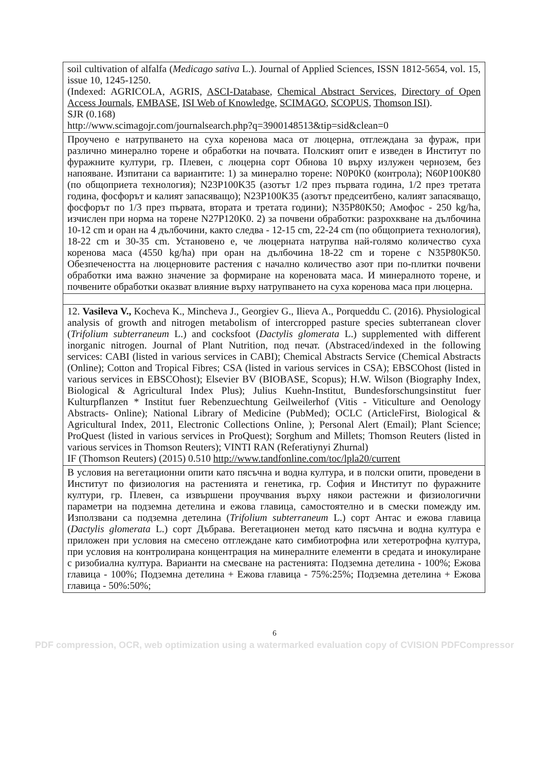| soil cultivation of alfalfa ( Medicago sativa L.). Journal of Applied Sciences, ISSN 1812-5654, vol. 15, issue 10, 1245-1250. (Indexed: AGRICOLA, AGRIS, ASCI-Database , Chemical Abstract Services , Directory of Open Access Journals , EMBASE , ISI Web of Knowledge , SCIMAGO , SCOPUS , Thomson ISI ). SJR (0.168) http://www.scimagojr.com/journalsearch.php?q=3900148513&tip=sid&clean=0 |
| Проучено е натрупването на суха коренова маса от люцерна, отглеждана за фураж, при различно минерално торене и обработки на почвата. Полският опит е изведен в Институт по фуражните култури, гр. Плевен, с люцерна сорт Обнова 10 върху излужен чернозем, без напояване. Изпитани са вариантите: 1) за минерално торене: N0P0K0 (контрола); N60P100K80 (по общоприета технология); N23P100K35 (азотът 1/2 през първата година, 1/2 през третата година, фосфорът и калият запасяващо); N23P100K35 (азотът предсеитбено, калият запасяващо, фосфорът по 1/3 през първата, втората и третата години); N35P80K50; Амофос - 250 kg/ha, изчислен при норма на торене N27P120K0. 2) за почвени обработки: разрохкване на дълбочина 10-12 cm и оран на 4 дълбочини, както следва - 12-15 cm, 22-24 cm (по общоприета технология), 18-22 cm и 30-35 cm. Установено е, че люцерната натрупва най-голямо количество суха коренова маса (4550 kg/ha) при оран на дълбочина 18-22 cm и торене с N35P80K50. Обезпечеността на люцерновите растения с начално количество азот при по-плитки почвени обработки има важно значение за формиране на кореновата маса. И минералното торене, и почвените обработки оказват влияние върху натрупването на суха коренова маса при люцерна. |
| 12. Vasileva V., Kocheva K., Mincheva J., Georgiev G., Ilieva A., Porqueddu C. (2016). Physiological analysis of growth and nitrogen metabolism of intercropped pasture species subterranean clover ( Trifolium subterraneum L.) and cocksfoot ( Dactylis glomerata L.) supplemented with different inorganic nitrogen. Journal of Plant Nutrition, под печат. (Abstraced/indexed in the following services: CABI (listed in various services in CABI); Chemical Abstracts Service (Chemical Abstracts (Online); Cotton and Tropical Fibres; CSA (listed in various services in CSA); EBSCOhost (listed in various services in EBSCOhost); Elsevier BV (BIOBASE, Scopus); H.W. Wilson (Biography Index, Biological & Agricultural Index Plus); Julius Kuehn-Institut, Bundesforschungsinstitut fuer Kulturpflanzen * Institut fuer Rebenzuechtung Geilweilerhof (Vitis - Viticulture and Oenology Abstracts- Online); National Library of Medicine (PubMed); OCLC (ArticleFirst, Biological & Agricultural Index, 2011, Electronic Collections Online, ); Personal Alert (Email); Plant Science; ProQuest (listed in various services in ProQuest); Sorghum and Millets; Thomson Reuters (listed in various services in Thomson Reuters); VINTI RAN (Referatiynyi Zhurnal) IF (Thomson Reuters) (2015) 0.510 http://www.tandfonline.com/toc/lpla20/current |
| В условия на вегетационни опити като пясъчна и водна култура, и в полски опити, проведени в Институт по физиология на растенията и генетика, гр. София и Институт по фуражните култури, гр. Плевен, са извършени проучвания върху някои растежни и физиологични параметри на подземна детелина и ежова главица, самостоятелно и в смески помежду им. Използвани са подземна детелина ( Trifolium subterraneum L.) сорт Антас и ежова главица ( Dactylis glomerata L.) сорт Дъбрава. Вегетационен метод като пясъчна и водна култура е приложен при условия на смесено отглеждане като симбиотрофна или хетеротрофна култура, при условия на контролирана концентрация на минералните елементи в средата и инокулиране с ризобиална култура. Варианти на смесване на растенията: Подземна детелина - 100%; Ежова главица - 100%; Подземна детелина + Ежова главица - 75%:25%; Подземна детелина + Ежова главица - 50%:50%; |
6
PDF compression, OCR, web optimization using a watermarked evaluation copy of CVISION PDFCompressor